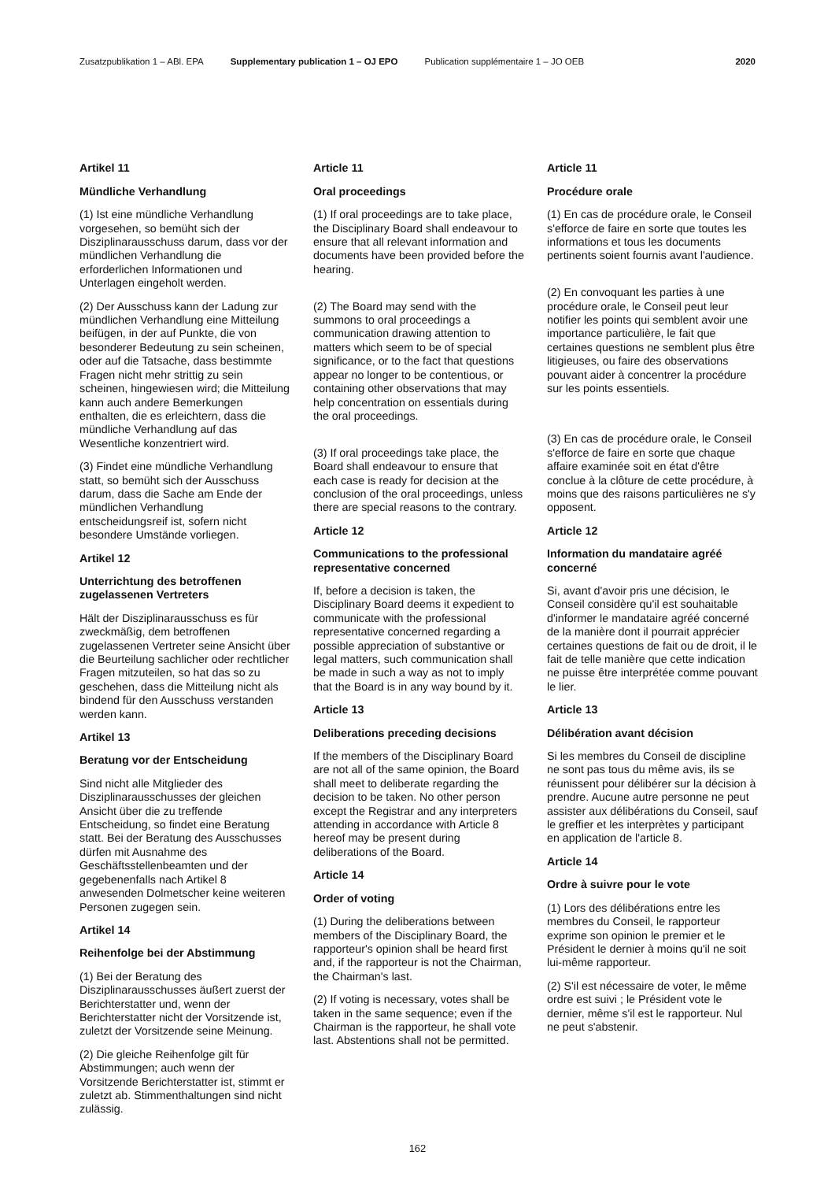Zusatzpublikation 1 – ABl. EPA Supplementary publication 1 – OJ EPO Publication supplémentaire 1 – JO OEB 2020
Artikel 11
Mündliche Verhandlung
(1) Ist eine mündliche Verhandlung vorgesehen, so bemüht sich der Disziplinarausschuss darum, dass vor der mündlichen Verhandlung die erforderlichen Informationen und Unterlagen eingeholt werden.
(2) Der Ausschuss kann der Ladung zur mündlichen Verhandlung eine Mitteilung beifügen, in der auf Punkte, die von besonderer Bedeutung zu sein scheinen, oder auf die Tatsache, dass bestimmte Fragen nicht mehr strittig zu sein scheinen, hingewiesen wird; die Mitteilung kann auch andere Bemerkungen enthalten, die es erleichtern, dass die mündliche Verhandlung auf das Wesentliche konzentriert wird.
(3) Findet eine mündliche Verhandlung statt, so bemüht sich der Ausschuss darum, dass die Sache am Ende der mündlichen Verhandlung entscheidungsreif ist, sofern nicht besondere Umstände vorliegen.
Artikel 12
Unterrichtung des betroffenen zugelassenen Vertreters
Hält der Disziplinarausschuss es für zweckmäßig, dem betroffenen zugelassenen Vertreter seine Ansicht über die Beurteilung sachlicher oder rechtlicher Fragen mitzuteilen, so hat das so zu geschehen, dass die Mitteilung nicht als bindend für den Ausschuss verstanden werden kann.
Artikel 13
Beratung vor der Entscheidung
Sind nicht alle Mitglieder des Disziplinarausschusses der gleichen Ansicht über die zu treffende Entscheidung, so findet eine Beratung statt. Bei der Beratung des Ausschusses dürfen mit Ausnahme des Geschäftsstellenbeamten und der gegebenenfalls nach Artikel 8 anwesenden Dolmetscher keine weiteren Personen zugegen sein.
Artikel 14
Reihenfolge bei der Abstimmung
(1) Bei der Beratung des Disziplinarausschusses äußert zuerst der Berichterstatter und, wenn der Berichterstatter nicht der Vorsitzende ist, zuletzt der Vorsitzende seine Meinung.
(2) Die gleiche Reihenfolge gilt für Abstimmungen; auch wenn der Vorsitzende Berichterstatter ist, stimmt er zuletzt ab. Stimmenthaltungen sind nicht zulässig.
Article 11
Oral proceedings
(1) If oral proceedings are to take place, the Disciplinary Board shall endeavour to ensure that all relevant information and documents have been provided before the hearing.
(2) The Board may send with the summons to oral proceedings a communication drawing attention to matters which seem to be of special significance, or to the fact that questions appear no longer to be contentious, or containing other observations that may help concentration on essentials during the oral proceedings.
(3) If oral proceedings take place, the Board shall endeavour to ensure that each case is ready for decision at the conclusion of the oral proceedings, unless there are special reasons to the contrary.
Article 12
Communications to the professional representative concerned
If, before a decision is taken, the Disciplinary Board deems it expedient to communicate with the professional representative concerned regarding a possible appreciation of substantive or legal matters, such communication shall be made in such a way as not to imply that the Board is in any way bound by it.
Article 13
Deliberations preceding decisions
If the members of the Disciplinary Board are not all of the same opinion, the Board shall meet to deliberate regarding the decision to be taken. No other person except the Registrar and any interpreters attending in accordance with Article 8 hereof may be present during deliberations of the Board.
Article 14
Order of voting
(1) During the deliberations between members of the Disciplinary Board, the rapporteur's opinion shall be heard first and, if the rapporteur is not the Chairman, the Chairman's last.
(2) If voting is necessary, votes shall be taken in the same sequence; even if the Chairman is the rapporteur, he shall vote last. Abstentions shall not be permitted.
Article 11
Procédure orale
(1) En cas de procédure orale, le Conseil s'efforce de faire en sorte que toutes les informations et tous les documents pertinents soient fournis avant l'audience.
(2) En convoquant les parties à une procédure orale, le Conseil peut leur notifier les points qui semblent avoir une importance particulière, le fait que certaines questions ne semblent plus être litigieuses, ou faire des observations pouvant aider à concentrer la procédure sur les points essentiels.
(3) En cas de procédure orale, le Conseil s'efforce de faire en sorte que chaque affaire examinée soit en état d'être conclue à la clôture de cette procédure, à moins que des raisons particulières ne s'y opposent.
Article 12
Information du mandataire agréé concerné
Si, avant d'avoir pris une décision, le Conseil considère qu'il est souhaitable d'informer le mandataire agréé concerné de la manière dont il pourrait apprécier certaines questions de fait ou de droit, il le fait de telle manière que cette indication ne puisse être interprétée comme pouvant le lier.
Article 13
Délibération avant décision
Si les membres du Conseil de discipline ne sont pas tous du même avis, ils se réunissent pour délibérer sur la décision à prendre. Aucune autre personne ne peut assister aux délibérations du Conseil, sauf le greffier et les interprètes y participant en application de l'article 8.
Article 14
Ordre à suivre pour le vote
(1) Lors des délibérations entre les membres du Conseil, le rapporteur exprime son opinion le premier et le Président le dernier à moins qu'il ne soit lui-même rapporteur.
(2) S'il est nécessaire de voter, le même ordre est suivi ; le Président vote le dernier, même s'il est le rapporteur. Nul ne peut s'abstenir.
162